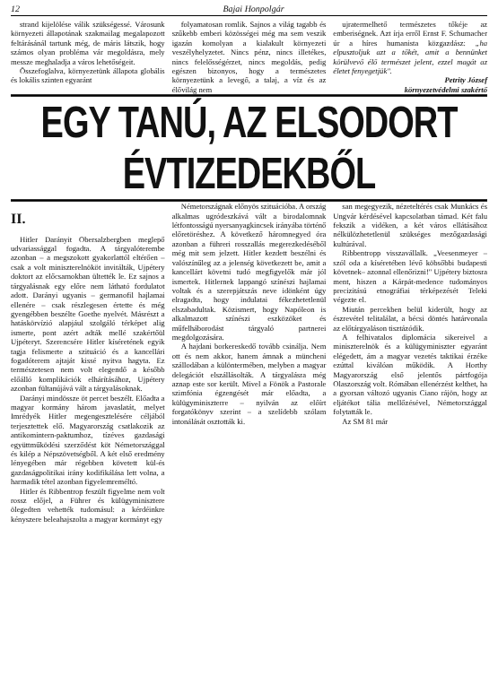12 Bajai Honpolgár
strand kijelölése válik szükségessé. Városunk környezeti állapotának szakmailag megalapozott feltárásánál tartunk még, de máris látszik, hogy számos olyan probléma vár megoldásra, mely messze meghaladja a város lehetőségeit.
Összefoglalva, környezetünk állapota globális és lokális szinten egyaránt
folyamatosan romlik. Sajnos a világ tagabb és szűkebb emberi közösségei még ma sem veszik igazán komolyan a kialakult környezeti veszélyhelyzetet. Nincs pénz, nincs illetékes, nincs felelősségérzet, nincs megoldás, pedig egészen bizonyos, hogy a természetes környezetünk a levegő, a talaj, a víz és az élővilág nem
ujratermelhető természetes tőkéje az emberiségnek. Azt írja erről Ernst F. Schumacher úr a híres humanista közgazdász: „ha elpusztoljuk azt a tőkét, amit a bennünket körülvevő élő természet jelent, ezzel magát az életet fenyegetjük".
Petrity József
környezetvédelmi szakértő
EGY TANÚ, AZ ELSODORT ÉVTIZEDEKBŐL
II.
Hitler Darányit Obersalzbergben meglepő udvariassággal fogadta. A tárgyalóterembe azonban – a megszokott gyakorlattól eltérően – csak a volt miniszterelnököt invitálták, Ujpétery doktort az előcsarnokban ültették le. Ez sajnos a tárgyalásnak egy előre nem látható fordulatot adott. Darányi ugyanis – germanofil hajlamai ellenére – csak részlegesen értette és még gyengébben beszélte Goethe nyelvét. Másrészt a hatáskörvízió alapjául szolgáló térképet alig ismerte, pont azért adták mellé szakértőül Ujpéteryt. Szerencsére Hitler kíséretének egyik tagja felismerte a szituáció és a kancellári fogadóterem ajtaját kissé nyitva hagyta. Ez természetesen nem volt elegendő a később előálló komplikációk elhárításához, Ujpétery azonban fültanújává vált a tárgyalásoknak.
Darányi mindössze öt percet beszélt. Előadta a magyar kormány három javaslatát, melyet Imrédyék Hitler megengesztelésére céljából terjesztettek elő. Magyarország csatlakozik az antikomintern-paktumhoz, tízéves gazdasági együttműködési szerződést köt Németországgal és kilép a Népszövetségből. A két első eredmény lényegében már régebben követett kül-és gazdaságpolitikai irány kodifikálása lett volna, a harmadik tétel azonban figyelemreméltó.
Hitler és Ribbentrop feszült figyelme nem volt rossz előjel, a Führer és külügyminisztere ölegedten vehették tudomásul: a kérdéinkre kényszere beleahajszolta a magyar kormányt egy
Németországnak előnyös szituációba. A ország alkalmas ugródeszkává vált a birodalomnak létfontosságú nyersanyagkincsek irányába történő előretöréshez. A következő háromnegyed óra azonban a führeri rosszallás megerezkedéséből még mit sem jelzett. Hitler kezdett beszélni és valószínűleg az a jelenség következett be, amit a kancellárt követni tudó megfigyelők már jól ismertek. Hitlernek lappangó színészi hajlamai voltak és a szerepjátszás neve idönként úgy elragadta, hogy indulatai fékezhetetlenül elszabadultak. Közismert, hogy Napóleon is alkalmazott színészi eszközöket és műfelháborodást tárgyaló partnerei megdolgozására.
A hajdani borkereskedő tovább csinálja. Nem ott és nem akkor, hanem ámnak a müncheni szállodában a különtermében, melyben a magyar delegációt elszállásolták. A tárgyalásra még aznap este sor került. Mivel a Fönök a Pastorale szimfónia égzengését már előadta, a külügyminiszterre – nyilván az előírt forgatókönyv szerint – a szelídebb szólam intonálását osztották ki.
san megegyezik, nézeteltérés csak Munkács és Ungvár kérdésével kapcsolatban támad. Két falu fekszik a vidéken, a két város ellátásához nélkülözhetetlenül szükséges mezőgazdasági kultúrával.
Ribbentropp visszavállalk. „Veesenmeyer – szól oda a kíséretében lévő köbsőbbi budapesti követnek– azonnal ellenőrizni!" Ujpétery biztosra ment, hiszen a Kárpát-medence tudományos precizitású etnográfiai térképezését Teleki végezte el.
Miután percekben belül kiderült, hogy az észrevétel telitalálat, a bécsi döntés határvonala az előtárgyaláson tisztázódik.
A felhivatalos diplomácia sikereivel a miniszterelnök és a külügyminiszter egyaránt elégedett, ám a magyar vezetés taktikai érzéke ezúttal kiválóan működik. A Horthy Magyarország első jelentős pártfogója Olaszország volt. Rómában ellenérzést kelthet, ha a gyorsan változó ugyanis Ciano rájön, hogy az eljátékot tália mellőzésével, Németországgal folytatták le.
Az SM 81 már